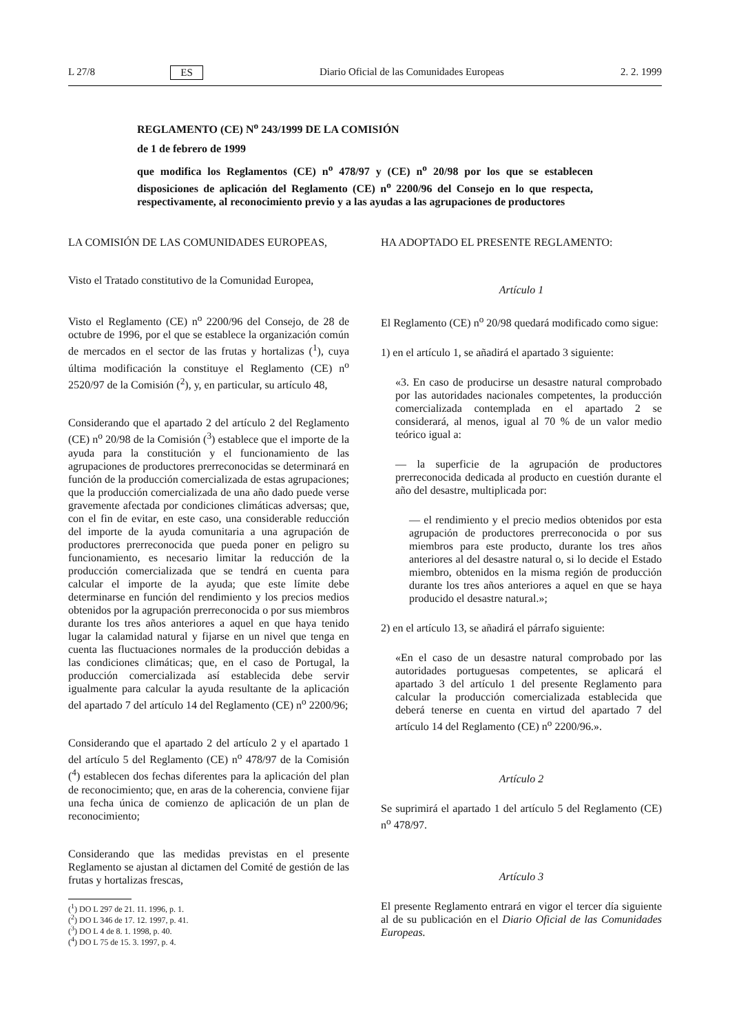L 27/8 ES Diario Oficial de las Comunidades Europeas 2. 2. 1999
REGLAMENTO (CE) N<sup>o</sup> 243/1999 DE LA COMISIÓN
de 1 de febrero de 1999
que modifica los Reglamentos (CE) n<sup>o</sup> 478/97 y (CE) n<sup>o</sup> 20/98 por los que se establecen disposiciones de aplicación del Reglamento (CE) n<sup>o</sup> 2200/96 del Consejo en lo que respecta, respectivamente, al reconocimiento previo y a las ayudas a las agrupaciones de productores
LA COMISIÓN DE LAS COMUNIDADES EUROPEAS,
Visto el Tratado constitutivo de la Comunidad Europea,
Visto el Reglamento (CE) n<sup>o</sup> 2200/96 del Consejo, de 28 de octubre de 1996, por el que se establece la organización común de mercados en el sector de las frutas y hortalizas (<sup>1</sup>), cuya última modificación la constituye el Reglamento (CE) n<sup>o</sup> 2520/97 de la Comisión (<sup>2</sup>), y, en particular, su artículo 48,
Considerando que el apartado 2 del artículo 2 del Reglamento (CE) n<sup>o</sup> 20/98 de la Comisión (<sup>3</sup>) establece que el importe de la ayuda para la constitución y el funcionamiento de las agrupaciones de productores prerreconocidas se determinará en función de la producción comercializada de estas agrupaciones; que la producción comercializada de una año dado puede verse gravemente afectada por condiciones climáticas adversas; que, con el fin de evitar, en este caso, una considerable reducción del importe de la ayuda comunitaria a una agrupación de productores prerreconocida que pueda poner en peligro su funcionamiento, es necesario limitar la reducción de la producción comercializada que se tendrá en cuenta para calcular el importe de la ayuda; que este límite debe determinarse en función del rendimiento y los precios medios obtenidos por la agrupación prerreconocida o por sus miembros durante los tres años anteriores a aquel en que haya tenido lugar la calamidad natural y fijarse en un nivel que tenga en cuenta las fluctuaciones normales de la producción debidas a las condiciones climáticas; que, en el caso de Portugal, la producción comercializada así establecida debe servir igualmente para calcular la ayuda resultante de la aplicación del apartado 7 del artículo 14 del Reglamento (CE) n<sup>o</sup> 2200/96;
Considerando que el apartado 2 del artículo 2 y el apartado 1 del artículo 5 del Reglamento (CE) n<sup>o</sup> 478/97 de la Comisión (<sup>4</sup>) establecen dos fechas diferentes para la aplicación del plan de reconocimiento; que, en aras de la coherencia, conviene fijar una fecha única de comienzo de aplicación de un plan de reconocimiento;
Considerando que las medidas previstas en el presente Reglamento se ajustan al dictamen del Comité de gestión de las frutas y hortalizas frescas,
(<sup>1</sup>) DO L 297 de 21. 11. 1996, p. 1.
(<sup>2</sup>) DO L 346 de 17. 12. 1997, p. 41.
(<sup>3</sup>) DO L 4 de 8. 1. 1998, p. 40.
(<sup>4</sup>) DO L 75 de 15. 3. 1997, p. 4.
HA ADOPTADO EL PRESENTE REGLAMENTO:
Artículo 1
El Reglamento (CE) n<sup>o</sup> 20/98 quedará modificado como sigue:
1) en el artículo 1, se añadirá el apartado 3 siguiente:
«3. En caso de producirse un desastre natural comprobado por las autoridades nacionales competentes, la producción comercializada contemplada en el apartado 2 se considerará, al menos, igual al 70 % de un valor medio teórico igual a:
— la superficie de la agrupación de productores prerreconocida dedicada al producto en cuestión durante el año del desastre, multiplicada por:
— el rendimiento y el precio medios obtenidos por esta agrupación de productores prerreconocida o por sus miembros para este producto, durante los tres años anteriores al del desastre natural o, si lo decide el Estado miembro, obtenidos en la misma región de producción durante los tres años anteriores a aquel en que se haya producido el desastre natural.»;
2) en el artículo 13, se añadirá el párrafo siguiente:
«En el caso de un desastre natural comprobado por las autoridades portuguesas competentes, se aplicará el apartado 3 del artículo 1 del presente Reglamento para calcular la producción comercializada establecida que deberá tenerse en cuenta en virtud del apartado 7 del artículo 14 del Reglamento (CE) n<sup>o</sup> 2200/96.».
Artículo 2
Se suprimirá el apartado 1 del artículo 5 del Reglamento (CE) n<sup>o</sup> 478/97.
Artículo 3
El presente Reglamento entrará en vigor el tercer día siguiente al de su publicación en el Diario Oficial de las Comunidades Europeas.